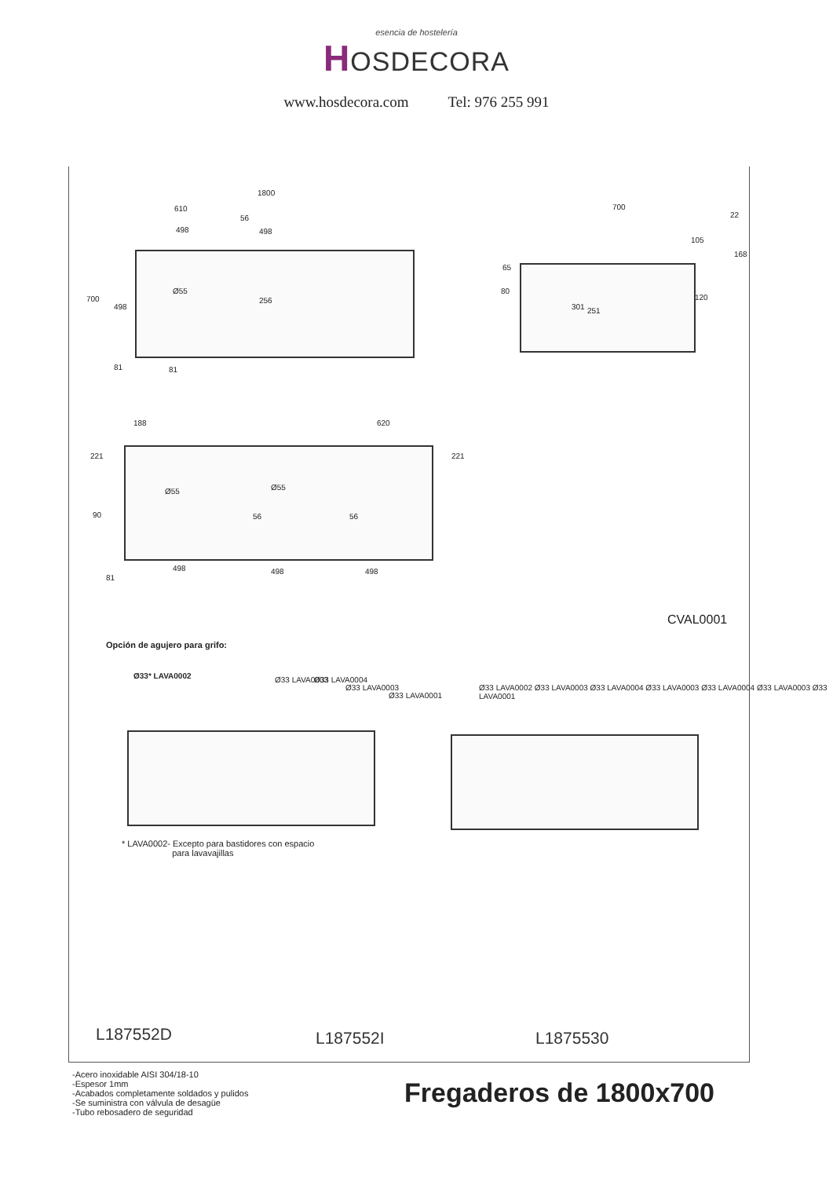esencia de hostelería
HOSDECORA
www.hosdecora.com Tel: 976 255 991
1800
610
56
498 498
Ø55
256
700
498
81 81
700
22
105
168
65
80
301 251
120
188 620
221 221
Ø55 Ø55
90 56 56
498 498 498
81
CVAL0001
Opción de agujero para grifo:
Ø33* LAVA0002 Ø33 LAVA0003 Ø33 LAVA0004
Ø33 LAVA0003
Ø33 LAVA0001
Ø33 LAVA0002 Ø33 LAVA0003 Ø33 LAVA0004 Ø33 LAVA0003 Ø33 LAVA0004 Ø33 LAVA0003 Ø33 LAVA0001
* LAVA0002- Excepto para bastidores con espacio
para lavavajillas
L187552D L187552I L1875530
-Acero inoxidable AISI 304/18-10
-Espesor 1mm
-Acabados completamente soldados y pulidos
-Se suministra con válvula de desagüe
-Tubo rebosadero de seguridad
Fregaderos de 1800x700